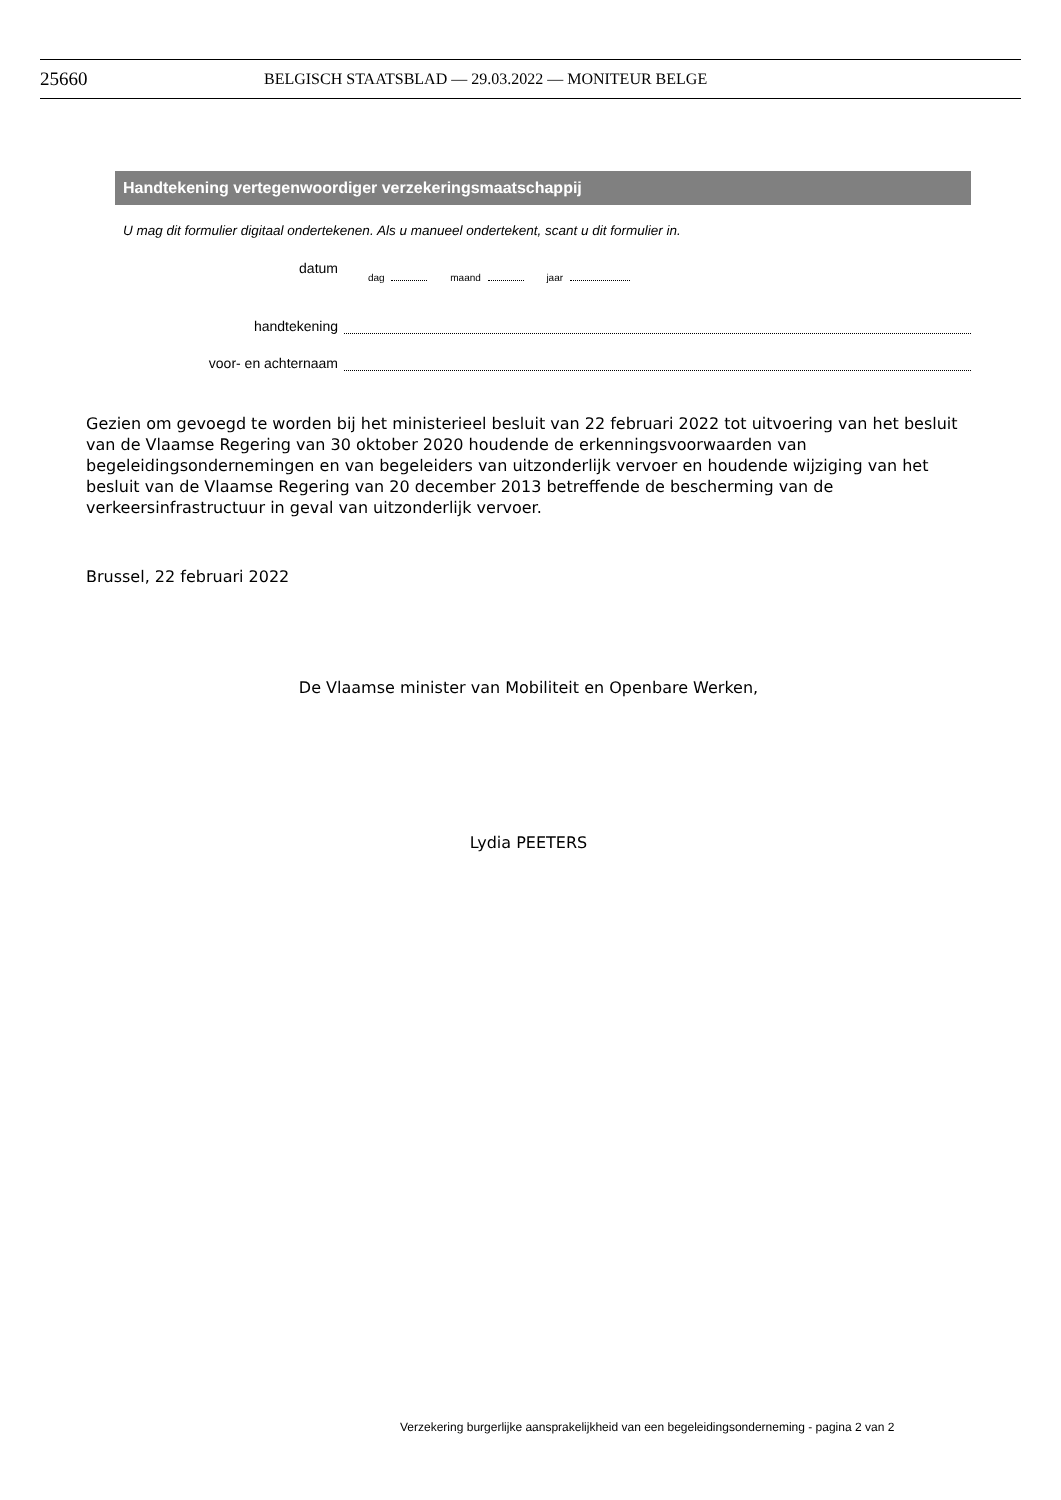25660 BELGISCH STAATSBLAD — 29.03.2022 — MONITEUR BELGE
Handtekening vertegenwoordiger verzekeringsmaatschappij
U mag dit formulier digitaal ondertekenen. Als u manueel ondertekent, scant u dit formulier in.
datum
dag maand jaar
handtekening
voor- en achternaam
Gezien om gevoegd te worden bij het ministerieel besluit van 22 februari 2022 tot uitvoering van het besluit van de Vlaamse Regering van 30 oktober 2020 houdende de erkenningsvoorwaarden van begeleidingsondernemingen en van begeleiders van uitzonderlijk vervoer en houdende wijziging van het besluit van de Vlaamse Regering van 20 december 2013 betreffende de bescherming van de verkeersinfrastructuur in geval van uitzonderlijk vervoer.
Brussel, 22 februari 2022
De Vlaamse minister van Mobiliteit en Openbare Werken,
Lydia PEETERS
Verzekering burgerlijke aansprakelijkheid van een begeleidingsonderneming - pagina 2 van 2